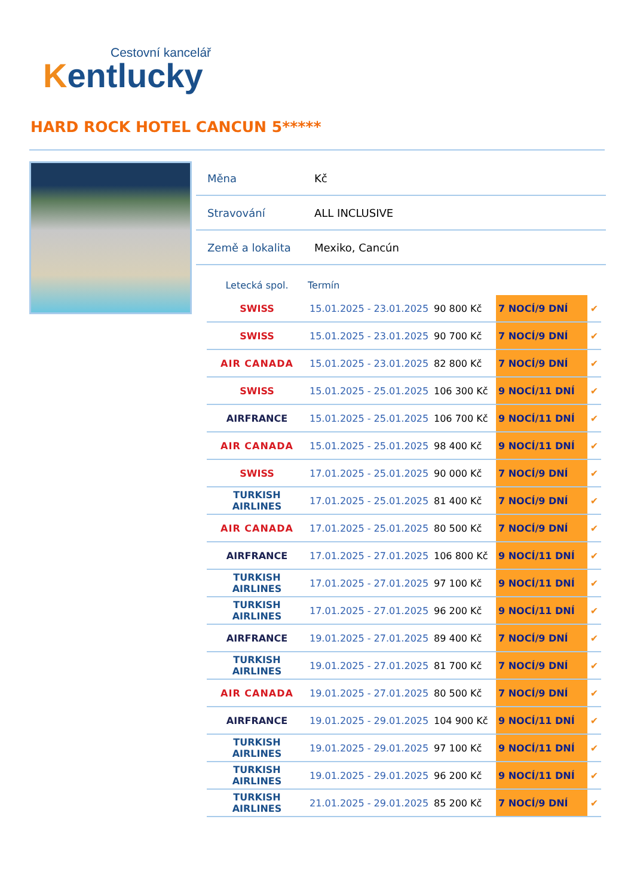Cestovní kancelář
Kentlucky
HARD ROCK HOTEL CANCUN 5*****
| Měna | Kč |
| Stravování | ALL INCLUSIVE |
| Země a lokalita | Mexiko, Cancún |
| Letecká spol. | Termín | | | |
| --- | --- | --- | --- | --- |
| SWISS | 15.01.2025 - 23.01.2025 | 90 800 Kč | 7 NOCÍ/9 DNÍ | ✔ |
| SWISS | 15.01.2025 - 23.01.2025 | 90 700 Kč | 7 NOCÍ/9 DNÍ | ✔ |
| AIR CANADA | 15.01.2025 - 23.01.2025 | 82 800 Kč | 7 NOCÍ/9 DNÍ | ✔ |
| SWISS | 15.01.2025 - 25.01.2025 | 106 300 Kč | 9 NOCÍ/11 DNÍ | ✔ |
| AIRFRANCE | 15.01.2025 - 25.01.2025 | 106 700 Kč | 9 NOCÍ/11 DNÍ | ✔ |
| AIR CANADA | 15.01.2025 - 25.01.2025 | 98 400 Kč | 9 NOCÍ/11 DNÍ | ✔ |
| SWISS | 17.01.2025 - 25.01.2025 | 90 000 Kč | 7 NOCÍ/9 DNÍ | ✔ |
| TURKISH AIRLINES | 17.01.2025 - 25.01.2025 | 81 400 Kč | 7 NOCÍ/9 DNÍ | ✔ |
| AIR CANADA | 17.01.2025 - 25.01.2025 | 80 500 Kč | 7 NOCÍ/9 DNÍ | ✔ |
| AIRFRANCE | 17.01.2025 - 27.01.2025 | 106 800 Kč | 9 NOCÍ/11 DNÍ | ✔ |
| TURKISH AIRLINES | 17.01.2025 - 27.01.2025 | 97 100 Kč | 9 NOCÍ/11 DNÍ | ✔ |
| TURKISH AIRLINES | 17.01.2025 - 27.01.2025 | 96 200 Kč | 9 NOCÍ/11 DNÍ | ✔ |
| AIRFRANCE | 19.01.2025 - 27.01.2025 | 89 400 Kč | 7 NOCÍ/9 DNÍ | ✔ |
| TURKISH AIRLINES | 19.01.2025 - 27.01.2025 | 81 700 Kč | 7 NOCÍ/9 DNÍ | ✔ |
| AIR CANADA | 19.01.2025 - 27.01.2025 | 80 500 Kč | 7 NOCÍ/9 DNÍ | ✔ |
| AIRFRANCE | 19.01.2025 - 29.01.2025 | 104 900 Kč | 9 NOCÍ/11 DNÍ | ✔ |
| TURKISH AIRLINES | 19.01.2025 - 29.01.2025 | 97 100 Kč | 9 NOCÍ/11 DNÍ | ✔ |
| TURKISH AIRLINES | 19.01.2025 - 29.01.2025 | 96 200 Kč | 9 NOCÍ/11 DNÍ | ✔ |
| TURKISH AIRLINES | 21.01.2025 - 29.01.2025 | 85 200 Kč | 7 NOCÍ/9 DNÍ | ✔ |